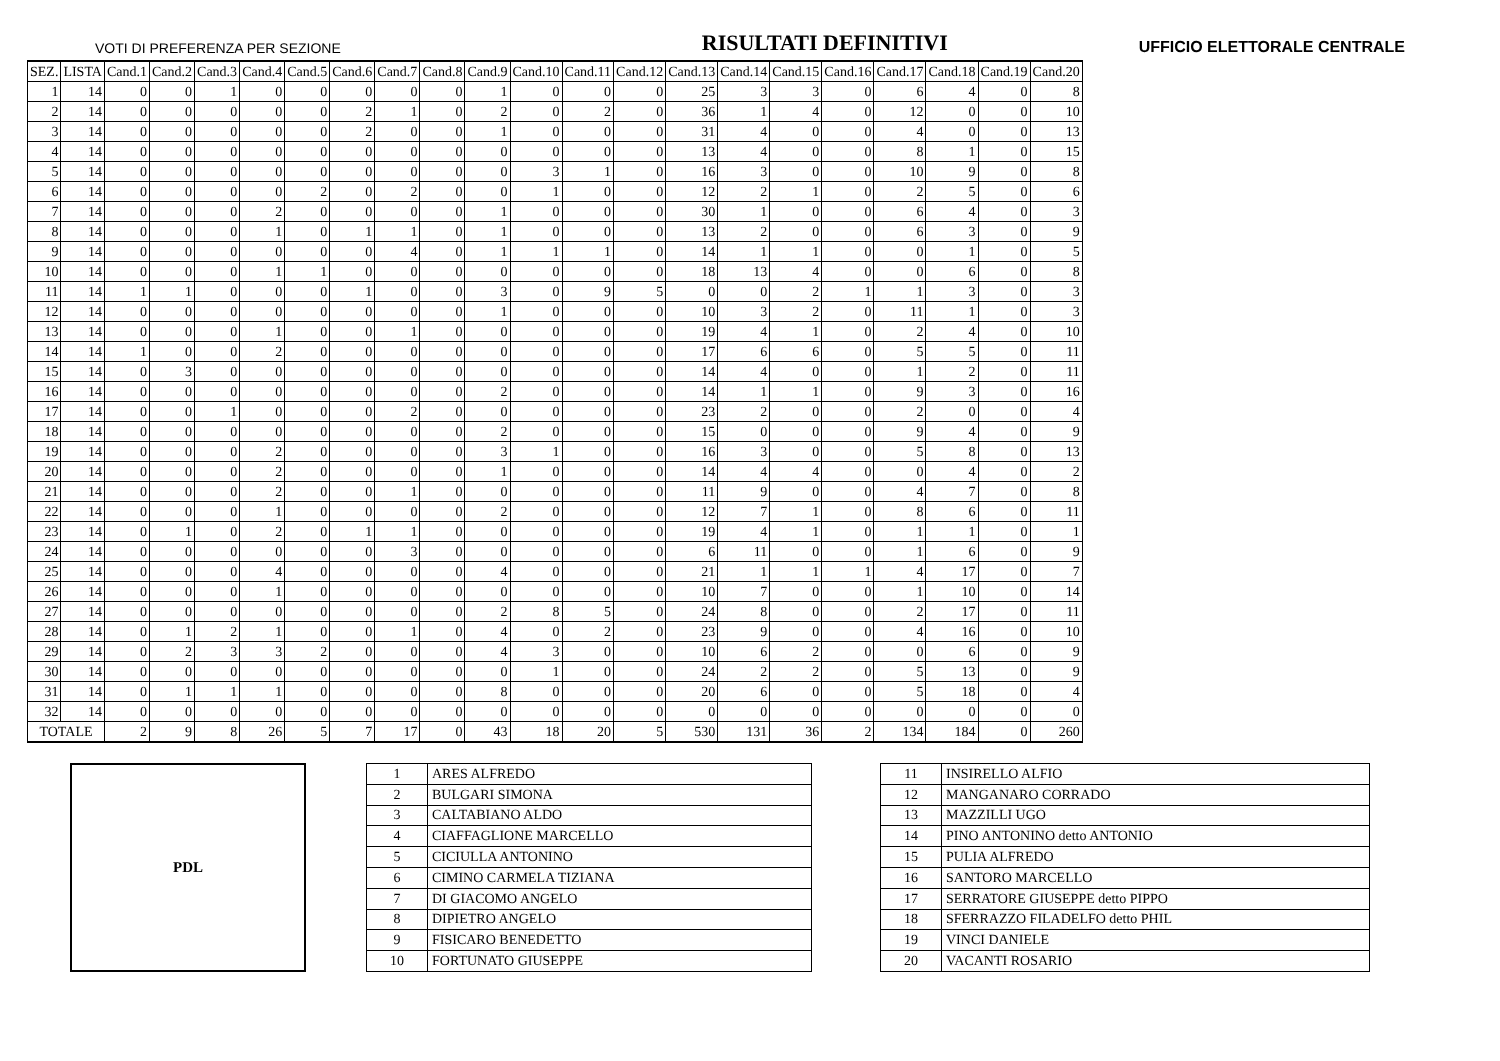VOTI DI PREFERENZA PER SEZIONE RISULTATI DEFINITIVI UFFICIO ELETTORALE CENTRALE
| SEZ. | LISTA | Cand.1 | Cand.2 | Cand.3 | Cand.4 | Cand.5 | Cand.6 | Cand.7 | Cand.8 | Cand.9 | Cand.10 | Cand.11 | Cand.12 | Cand.13 | Cand.14 | Cand.15 | Cand.16 | Cand.17 | Cand.18 | Cand.19 | Cand.20 |
| --- | --- | --- | --- | --- | --- | --- | --- | --- | --- | --- | --- | --- | --- | --- | --- | --- | --- | --- | --- | --- | --- |
| 1 | 14 | 0 | 0 | 1 | 0 | 0 | 0 | 0 | 0 | 1 | 0 | 0 | 0 | 25 | 3 | 3 | 0 | 6 | 4 | 0 | 8 |
| 2 | 14 | 0 | 0 | 0 | 0 | 0 | 2 | 1 | 0 | 2 | 0 | 2 | 0 | 36 | 1 | 4 | 0 | 12 | 0 | 0 | 10 |
| 3 | 14 | 0 | 0 | 0 | 0 | 0 | 2 | 0 | 0 | 1 | 0 | 0 | 0 | 31 | 4 | 0 | 0 | 4 | 0 | 0 | 13 |
| 4 | 14 | 0 | 0 | 0 | 0 | 0 | 0 | 0 | 0 | 0 | 0 | 0 | 0 | 13 | 4 | 0 | 0 | 8 | 1 | 0 | 15 |
| 5 | 14 | 0 | 0 | 0 | 0 | 0 | 0 | 0 | 0 | 0 | 3 | 1 | 0 | 16 | 3 | 0 | 0 | 10 | 9 | 0 | 8 |
| 6 | 14 | 0 | 0 | 0 | 0 | 2 | 0 | 2 | 0 | 0 | 1 | 0 | 0 | 12 | 2 | 1 | 0 | 2 | 5 | 0 | 6 |
| 7 | 14 | 0 | 0 | 0 | 2 | 0 | 0 | 0 | 0 | 1 | 0 | 0 | 0 | 30 | 1 | 0 | 0 | 6 | 4 | 0 | 3 |
| 8 | 14 | 0 | 0 | 0 | 1 | 0 | 1 | 1 | 0 | 1 | 0 | 0 | 0 | 13 | 2 | 0 | 0 | 6 | 3 | 0 | 9 |
| 9 | 14 | 0 | 0 | 0 | 0 | 0 | 0 | 4 | 0 | 1 | 1 | 1 | 0 | 14 | 1 | 1 | 0 | 0 | 1 | 0 | 5 |
| 10 | 14 | 0 | 0 | 0 | 1 | 1 | 0 | 0 | 0 | 0 | 0 | 0 | 0 | 18 | 13 | 4 | 0 | 0 | 6 | 0 | 8 |
| 11 | 14 | 1 | 1 | 0 | 0 | 0 | 1 | 0 | 0 | 3 | 0 | 9 | 5 | 0 | 0 | 2 | 1 | 1 | 3 | 0 | 3 |
| 12 | 14 | 0 | 0 | 0 | 0 | 0 | 0 | 0 | 0 | 1 | 0 | 0 | 0 | 10 | 3 | 2 | 0 | 11 | 1 | 0 | 3 |
| 13 | 14 | 0 | 0 | 0 | 1 | 0 | 0 | 1 | 0 | 0 | 0 | 0 | 0 | 19 | 4 | 1 | 0 | 2 | 4 | 0 | 10 |
| 14 | 14 | 1 | 0 | 0 | 2 | 0 | 0 | 0 | 0 | 0 | 0 | 0 | 0 | 17 | 6 | 6 | 0 | 5 | 5 | 0 | 11 |
| 15 | 14 | 0 | 3 | 0 | 0 | 0 | 0 | 0 | 0 | 0 | 0 | 0 | 0 | 14 | 4 | 0 | 0 | 1 | 2 | 0 | 11 |
| 16 | 14 | 0 | 0 | 0 | 0 | 0 | 0 | 0 | 0 | 2 | 0 | 0 | 0 | 14 | 1 | 1 | 0 | 9 | 3 | 0 | 16 |
| 17 | 14 | 0 | 0 | 1 | 0 | 0 | 0 | 2 | 0 | 0 | 0 | 0 | 0 | 23 | 2 | 0 | 0 | 2 | 0 | 0 | 4 |
| 18 | 14 | 0 | 0 | 0 | 0 | 0 | 0 | 0 | 0 | 2 | 0 | 0 | 0 | 15 | 0 | 0 | 0 | 9 | 4 | 0 | 9 |
| 19 | 14 | 0 | 0 | 0 | 2 | 0 | 0 | 0 | 0 | 3 | 1 | 0 | 0 | 16 | 3 | 0 | 0 | 5 | 8 | 0 | 13 |
| 20 | 14 | 0 | 0 | 0 | 2 | 0 | 0 | 0 | 0 | 1 | 0 | 0 | 0 | 14 | 4 | 4 | 0 | 0 | 4 | 0 | 2 |
| 21 | 14 | 0 | 0 | 0 | 2 | 0 | 0 | 1 | 0 | 0 | 0 | 0 | 0 | 11 | 9 | 0 | 0 | 4 | 7 | 0 | 8 |
| 22 | 14 | 0 | 0 | 0 | 1 | 0 | 0 | 0 | 0 | 2 | 0 | 0 | 0 | 12 | 7 | 1 | 0 | 8 | 6 | 0 | 11 |
| 23 | 14 | 0 | 1 | 0 | 2 | 0 | 1 | 1 | 0 | 0 | 0 | 0 | 0 | 19 | 4 | 1 | 0 | 1 | 1 | 0 | 1 |
| 24 | 14 | 0 | 0 | 0 | 0 | 0 | 0 | 3 | 0 | 0 | 0 | 0 | 0 | 6 | 11 | 0 | 0 | 1 | 6 | 0 | 9 |
| 25 | 14 | 0 | 0 | 0 | 4 | 0 | 0 | 0 | 0 | 4 | 0 | 0 | 0 | 21 | 1 | 1 | 1 | 4 | 17 | 0 | 7 |
| 26 | 14 | 0 | 0 | 0 | 1 | 0 | 0 | 0 | 0 | 0 | 0 | 0 | 0 | 10 | 7 | 0 | 0 | 1 | 10 | 0 | 14 |
| 27 | 14 | 0 | 0 | 0 | 0 | 0 | 0 | 0 | 0 | 2 | 8 | 5 | 0 | 24 | 8 | 0 | 0 | 2 | 17 | 0 | 11 |
| 28 | 14 | 0 | 1 | 2 | 1 | 0 | 0 | 1 | 0 | 4 | 0 | 2 | 0 | 23 | 9 | 0 | 0 | 4 | 16 | 0 | 10 |
| 29 | 14 | 0 | 2 | 3 | 3 | 2 | 0 | 0 | 0 | 4 | 3 | 0 | 0 | 10 | 6 | 2 | 0 | 0 | 6 | 0 | 9 |
| 30 | 14 | 0 | 0 | 0 | 0 | 0 | 0 | 0 | 0 | 0 | 1 | 0 | 0 | 24 | 2 | 2 | 0 | 5 | 13 | 0 | 9 |
| 31 | 14 | 0 | 1 | 1 | 1 | 0 | 0 | 0 | 0 | 8 | 0 | 0 | 0 | 20 | 6 | 0 | 0 | 5 | 18 | 0 | 4 |
| 32 | 14 | 0 | 0 | 0 | 0 | 0 | 0 | 0 | 0 | 0 | 0 | 0 | 0 | 0 | 0 | 0 | 0 | 0 | 0 | 0 | 0 |
| TOTALE | | 2 | 9 | 8 | 26 | 5 | 7 | 17 | 0 | 43 | 18 | 20 | 5 | 530 | 131 | 36 | 2 | 134 | 184 | 0 | 260 |
PDL
| 1 | ARES ALFREDO |
| 2 | BULGARI SIMONA |
| 3 | CALTABIANO ALDO |
| 4 | CIAFFAGLIONE MARCELLO |
| 5 | CICIULLA ANTONINO |
| 6 | CIMINO CARMELA TIZIANA |
| 7 | DI GIACOMO ANGELO |
| 8 | DIPIETRO ANGELO |
| 9 | FISICARO BENEDETTO |
| 10 | FORTUNATO GIUSEPPE |
| 11 | INSIRELLO ALFIO |
| 12 | MANGANARO CORRADO |
| 13 | MAZZILLI UGO |
| 14 | PINO ANTONINO detto ANTONIO |
| 15 | PULIA ALFREDO |
| 16 | SANTORO MARCELLO |
| 17 | SERRATORE GIUSEPPE detto PIPPO |
| 18 | SFERRAZZO FILADELFO detto PHIL |
| 19 | VINCI DANIELE |
| 20 | VACANTI ROSARIO |